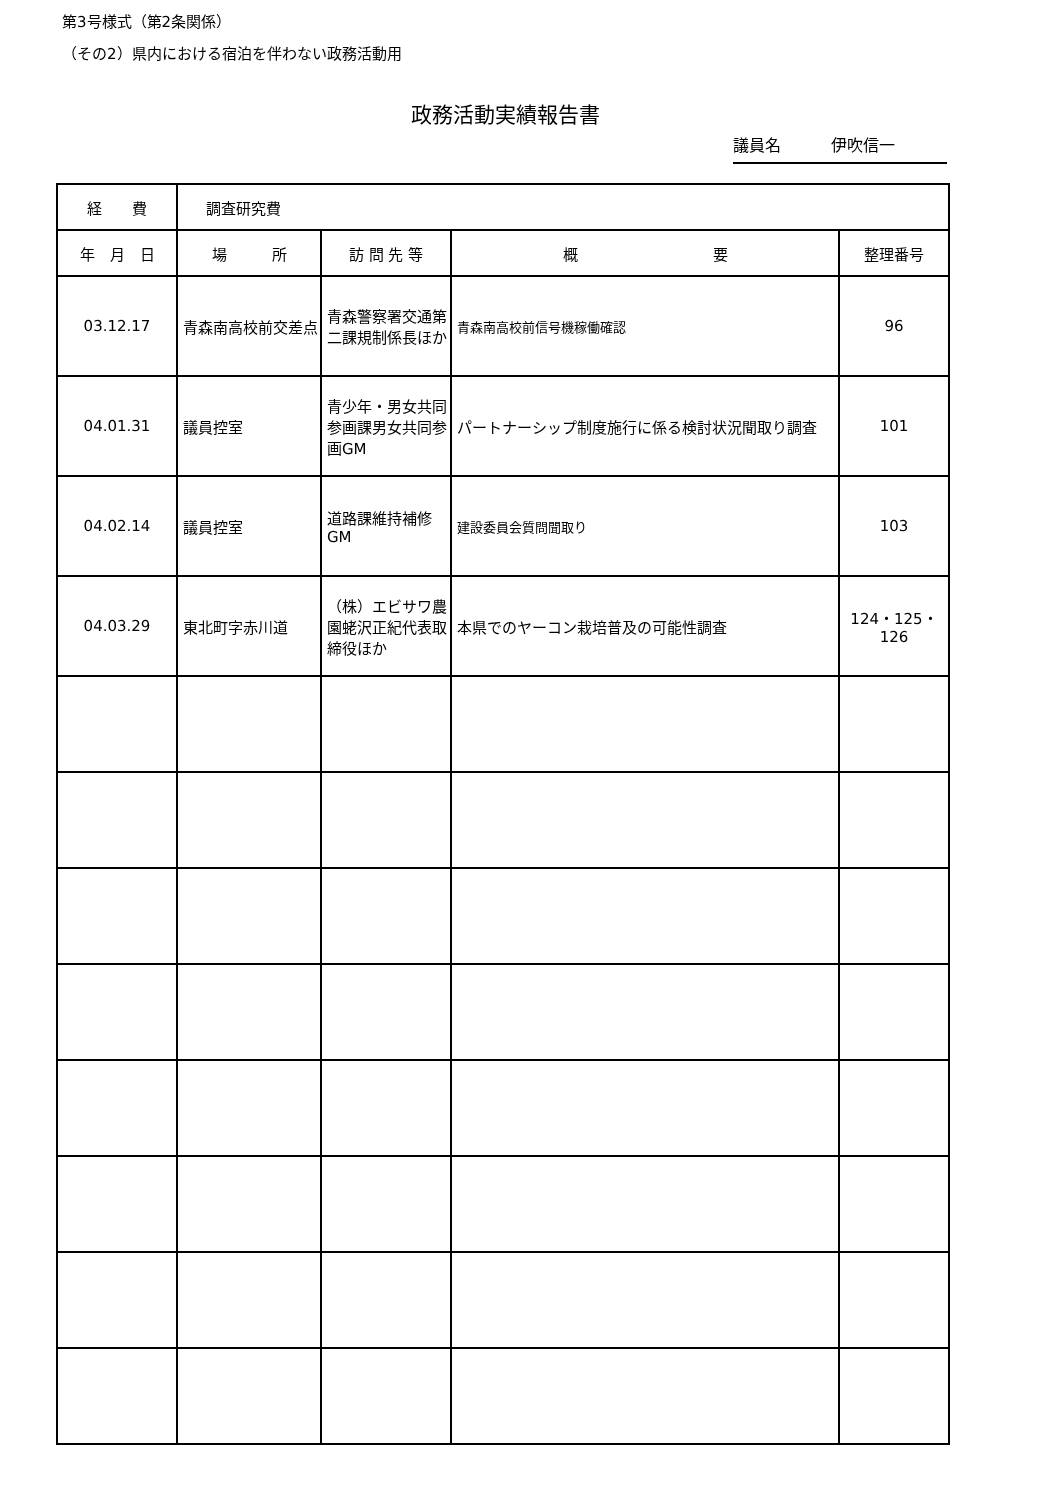第3号様式（第2条関係）
（その2）県内における宿泊を伴わない政務活動用
政務活動実績報告書
議員名 伊吹信一
| 経 費 | 調査研究費 | | | |
| 年 月 日 | 場 所 | 訪 問 先 等 | 概 要 | 整理番号 |
| 03.12.17 | 青森南高校前交差点 | 青森警察署交通第二課規制係長ほか | 青森南高校前信号機稼働確認 | 96 |
| 04.01.31 | 議員控室 | 青少年・男女共同参画課男女共同参画GM | パートナーシップ制度施行に係る検討状況聞取り調査 | 101 |
| 04.02.14 | 議員控室 | 道路課維持補修GM | 建設委員会質問聞取り | 103 |
| 04.03.29 | 東北町字赤川道 | （株）エビサワ農園蛯沢正紀代表取締役ほか | 本県でのヤーコン栽培普及の可能性調査 | 124・125・126 |